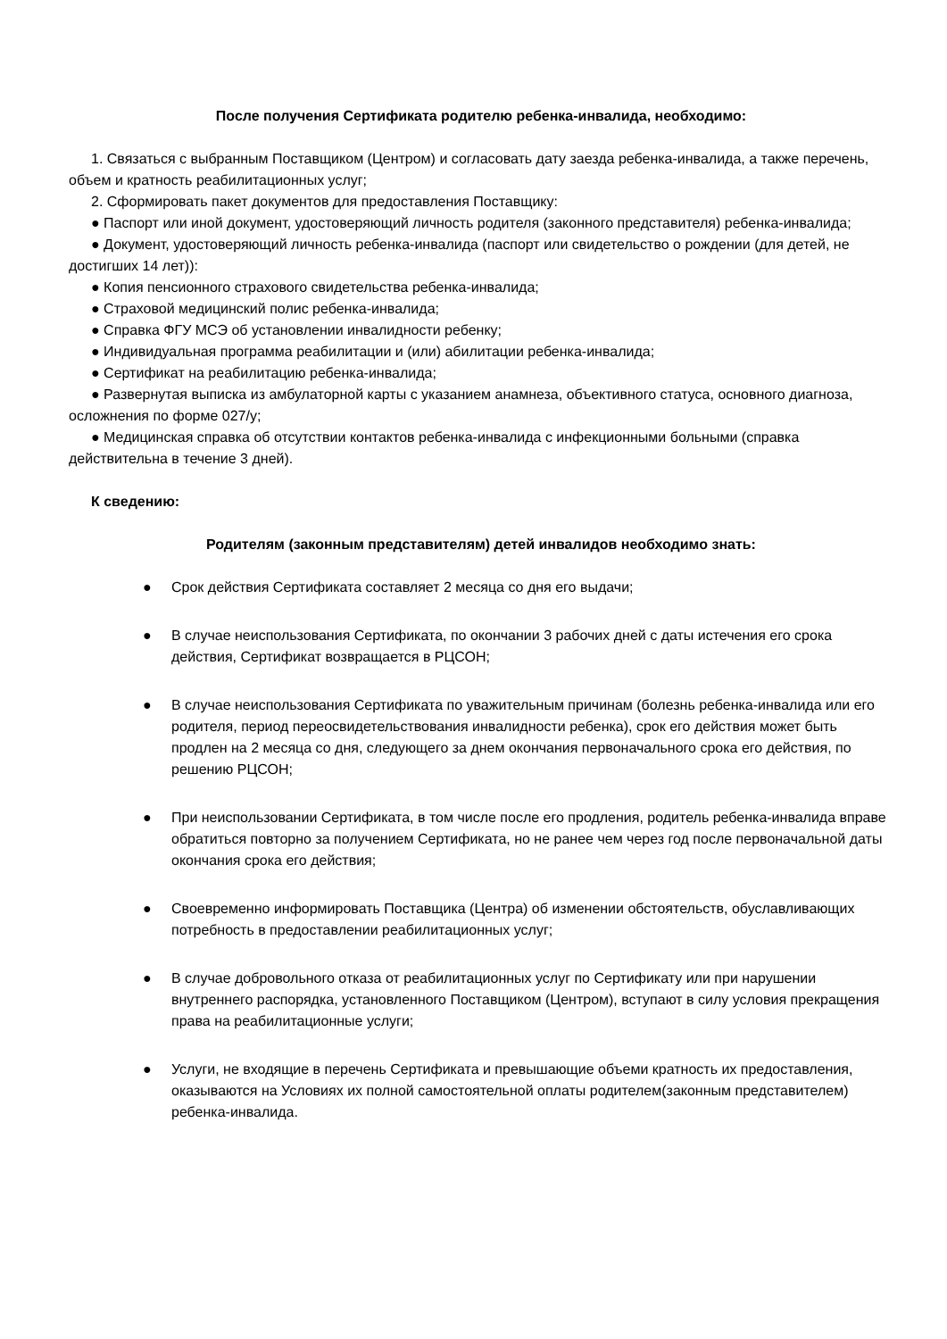После получения Сертификата родителю ребенка-инвалида, необходимо:
1. Связаться с выбранным Поставщиком (Центром) и согласовать дату заезда ребенка-инвалида, а также перечень, объем и кратность реабилитационных услуг;
2. Сформировать пакет документов для предоставления Поставщику:
● Паспорт или иной документ, удостоверяющий личность родителя (законного представителя) ребенка-инвалида;
● Документ, удостоверяющий личность ребенка-инвалида (паспорт или свидетельство о рождении (для детей, не достигших 14 лет)):
● Копия пенсионного страхового свидетельства ребенка-инвалида;
● Страховой медицинский полис ребенка-инвалида;
● Справка ФГУ МСЭ об установлении инвалидности ребенку;
● Индивидуальная программа реабилитации и (или) абилитации ребенка-инвалида;
● Сертификат на реабилитацию ребенка-инвалида;
● Развернутая выписка из амбулаторной карты с указанием анамнеза, объективного статуса, основного диагноза, осложнения по форме 027/у;
● Медицинская справка об отсутствии контактов ребенка-инвалида с инфекционными больными (справка действительна в течение 3 дней).
К сведению:
Родителям (законным представителям) детей инвалидов необходимо знать:
● Срок действия Сертификата составляет 2 месяца со дня его выдачи;
● В случае неиспользования Сертификата, по окончании 3 рабочих дней с даты истечения его срока действия, Сертификат возвращается в РЦСОН;
● В случае неиспользования Сертификата по уважительным причинам (болезнь ребенка-инвалида или его родителя, период переосвидетельствования инвалидности ребенка), срок его действия может быть продлен на 2 месяца со дня, следующего за днем окончания первоначального срока его действия, по решению РЦСОН;
● При неиспользовании Сертификата, в том числе после его продления, родитель ребенка-инвалида вправе обратиться повторно за получением Сертификата, но не ранее чем через год после первоначальной даты окончания срока его действия;
● Своевременно информировать Поставщика (Центра) об изменении обстоятельств, обуславливающих потребность в предоставлении реабилитационных услуг;
● В случае добровольного отказа от реабилитационных услуг по Сертификату или при нарушении внутреннего распорядка, установленного Поставщиком (Центром), вступают в силу условия прекращения права на реабилитационные услуги;
● Услуги, не входящие в перечень Сертификата и превышающие объеми кратность их предоставления, оказываются на Условиях их полной самостоятельной оплаты родителем(законным представителем) ребенка-инвалида.